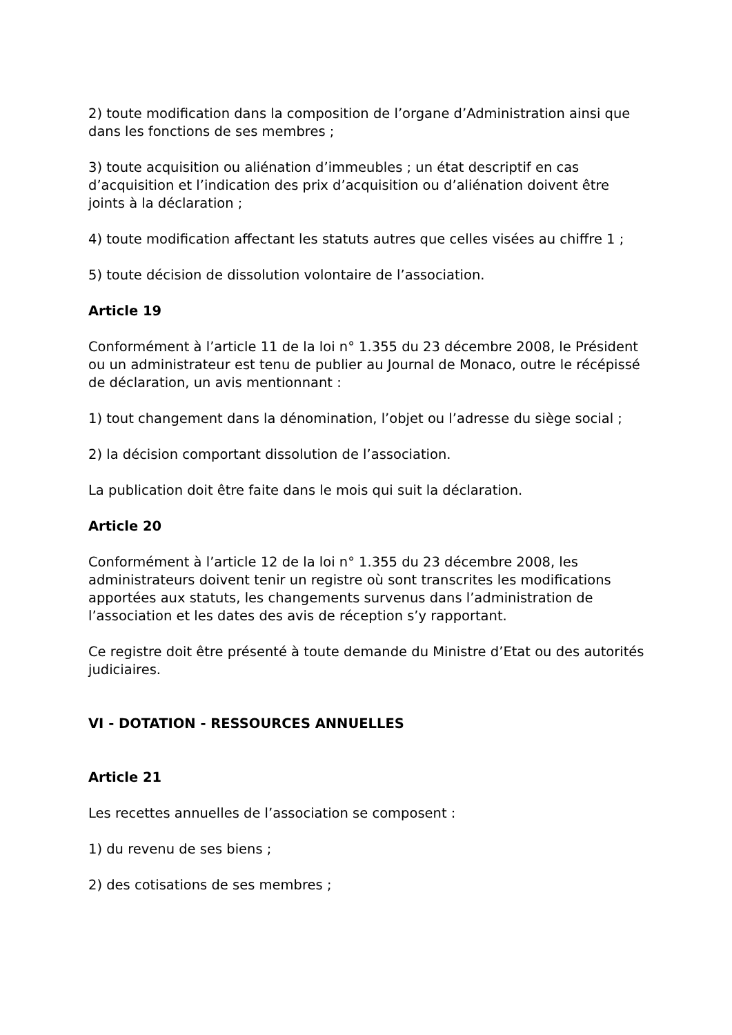2) toute modification dans la composition de l’organe d’Administration ainsi que dans les fonctions de ses membres ;
3) toute acquisition ou aliénation d’immeubles ; un état descriptif en cas d’acquisition et l’indication des prix d’acquisition ou d’aliénation doivent être joints à la déclaration ;
4) toute modification affectant les statuts autres que celles visées au chiffre 1 ;
5) toute décision de dissolution volontaire de l’association.
Article 19
Conformément à l’article 11 de la loi n° 1.355 du 23 décembre 2008, le Président ou un administrateur est tenu de publier au Journal de Monaco, outre le récépissé de déclaration, un avis mentionnant :
1) tout changement dans la dénomination, l’objet ou l’adresse du siège social ;
2) la décision comportant dissolution de l’association.
La publication doit être faite dans le mois qui suit la déclaration.
Article 20
Conformément à l’article 12 de la loi n° 1.355 du 23 décembre 2008, les administrateurs doivent tenir un registre où sont transcrites les modifications apportées aux statuts, les changements survenus dans l’administration de l’association et les dates des avis de réception s’y rapportant.
Ce registre doit être présenté à toute demande du Ministre d’Etat ou des autorités judiciaires.
VI - DOTATION - RESSOURCES ANNUELLES
Article 21
Les recettes annuelles de l’association se composent :
1) du revenu de ses biens ;
2) des cotisations de ses membres ;